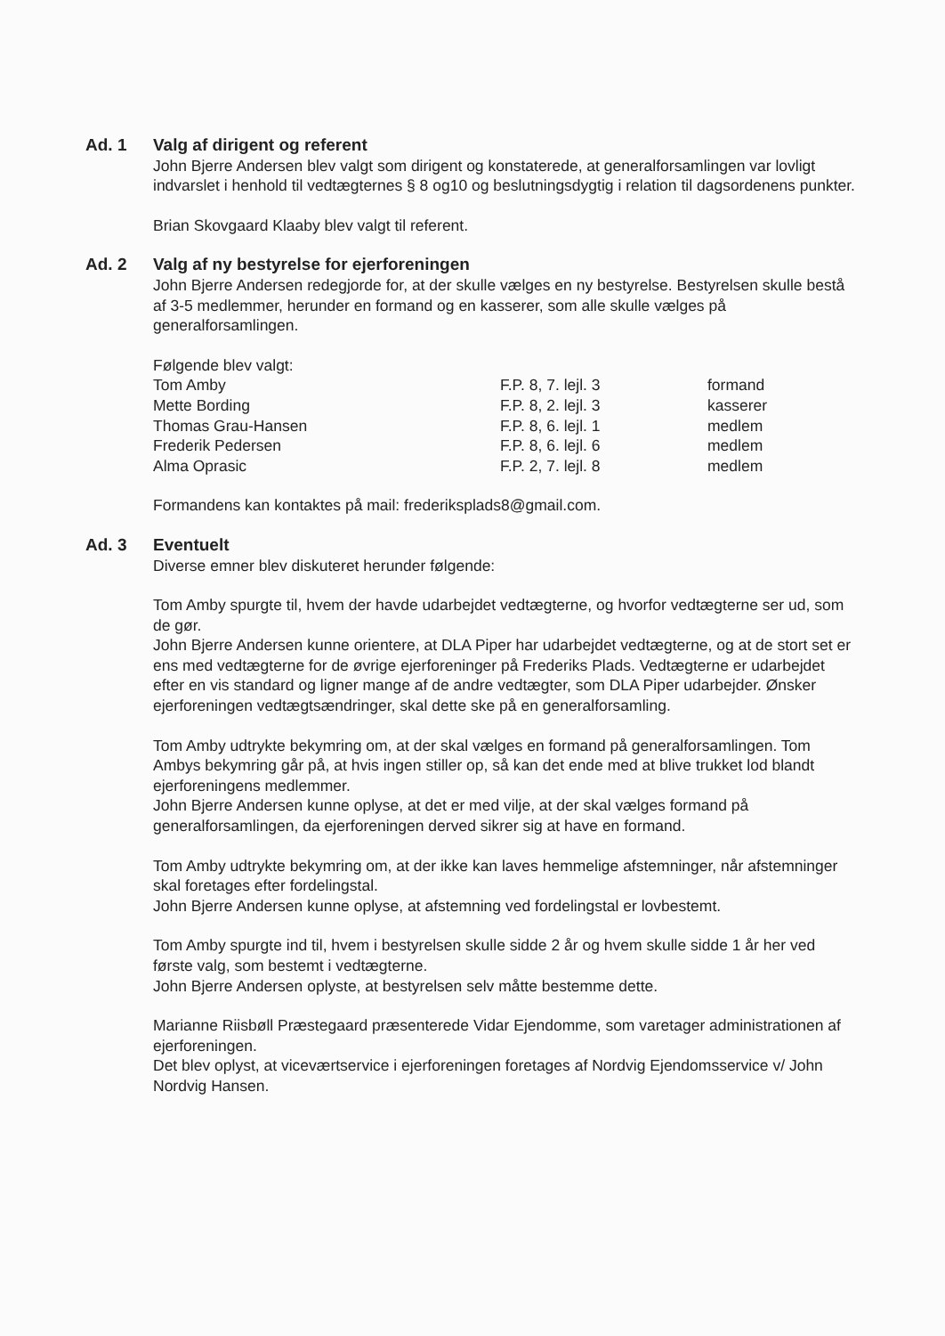Ad. 1 Valg af dirigent og referent
John Bjerre Andersen blev valgt som dirigent og konstaterede, at generalforsamlingen var lovligt indvarslet i henhold til vedtægternes § 8 og10 og beslutningsdygtig i relation til dagsordenens punkter.
Brian Skovgaard Klaaby blev valgt til referent.
Ad. 2 Valg af ny bestyrelse for ejerforeningen
John Bjerre Andersen redegjorde for, at der skulle vælges en ny bestyrelse. Bestyrelsen skulle bestå af 3-5 medlemmer, herunder en formand og en kasserer, som alle skulle vælges på generalforsamlingen.
Følgende blev valgt:
| Tom Amby | F.P. 8, 7. lejl. 3 | formand |
| Mette Bording | F.P. 8, 2. lejl. 3 | kasserer |
| Thomas Grau-Hansen | F.P. 8, 6. lejl. 1 | medlem |
| Frederik Pedersen | F.P. 8, 6. lejl. 6 | medlem |
| Alma Oprasic | F.P. 2, 7. lejl. 8 | medlem |
Formandens kan kontaktes på mail: frederiksplads8@gmail.com.
Ad. 3 Eventuelt
Diverse emner blev diskuteret herunder følgende:
Tom Amby spurgte til, hvem der havde udarbejdet vedtægterne, og hvorfor vedtægterne ser ud, som de gør.
John Bjerre Andersen kunne orientere, at DLA Piper har udarbejdet vedtægterne, og at de stort set er ens med vedtægterne for de øvrige ejerforeninger på Frederiks Plads. Vedtægterne er udarbejdet efter en vis standard og ligner mange af de andre vedtægter, som DLA Piper udarbejder. Ønsker ejerforeningen vedtægtsændringer, skal dette ske på en generalforsamling.
Tom Amby udtrykte bekymring om, at der skal vælges en formand på generalforsamlingen. Tom Ambys bekymring går på, at hvis ingen stiller op, så kan det ende med at blive trukket lod blandt ejerforeningens medlemmer.
John Bjerre Andersen kunne oplyse, at det er med vilje, at der skal vælges formand på generalforsamlingen, da ejerforeningen derved sikrer sig at have en formand.
Tom Amby udtrykte bekymring om, at der ikke kan laves hemmelige afstemninger, når afstemninger skal foretages efter fordelingstal.
John Bjerre Andersen kunne oplyse, at afstemning ved fordelingstal er lovbestemt.
Tom Amby spurgte ind til, hvem i bestyrelsen skulle sidde 2 år og hvem skulle sidde 1 år her ved første valg, som bestemt i vedtægterne.
John Bjerre Andersen oplyste, at bestyrelsen selv måtte bestemme dette.
Marianne Riisbøll Præstegaard præsenterede Vidar Ejendomme, som varetager administrationen af ejerforeningen.
Det blev oplyst, at viceværtservice i ejerforeningen foretages af Nordvig Ejendomsservice v/ John Nordvig Hansen.